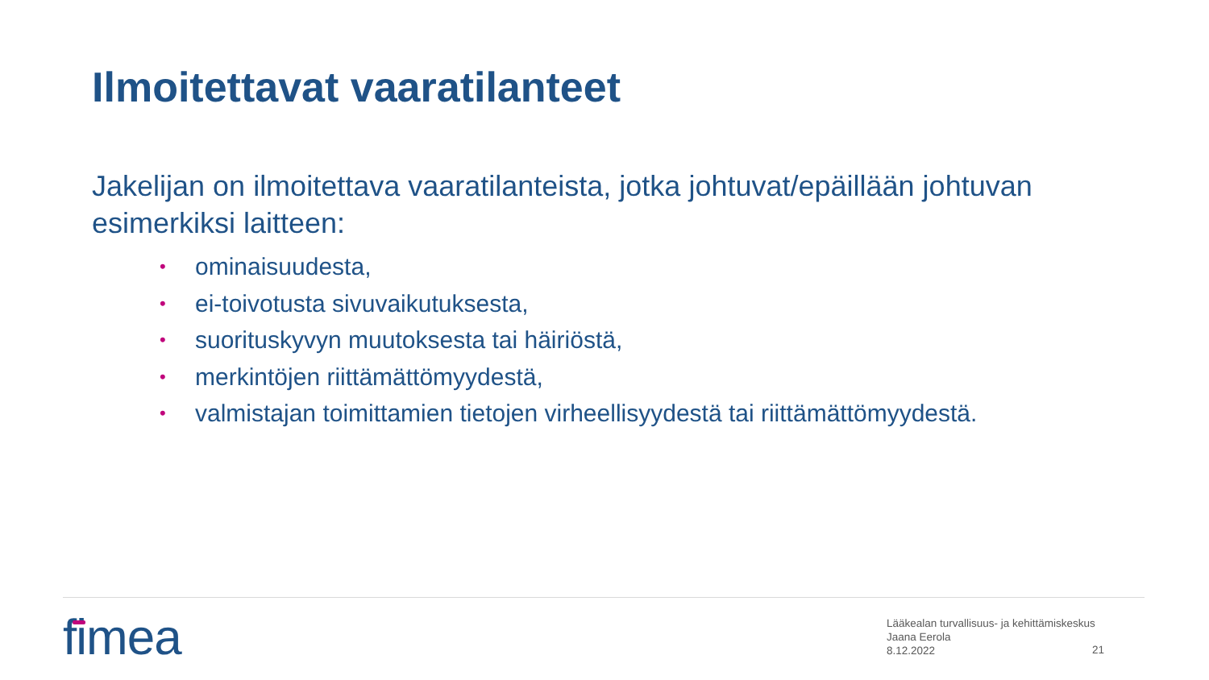Ilmoitettavat vaaratilanteet
Jakelijan on ilmoitettava vaaratilanteista, jotka johtuvat/epäillään johtuvan esimerkiksi laitteen:
• ominaisuudesta,
• ei-toivotusta sivuvaikutuksesta,
• suorituskyvyn muutoksesta tai häiriöstä,
• merkintöjen riittämättömyydestä,
• valmistajan toimittamien tietojen virheellisyydestä tai riittämättömyydestä.
fimea
Lääkealan turvallisuus- ja kehittämiskeskus
Jaana Eerola
8.12.2022
21